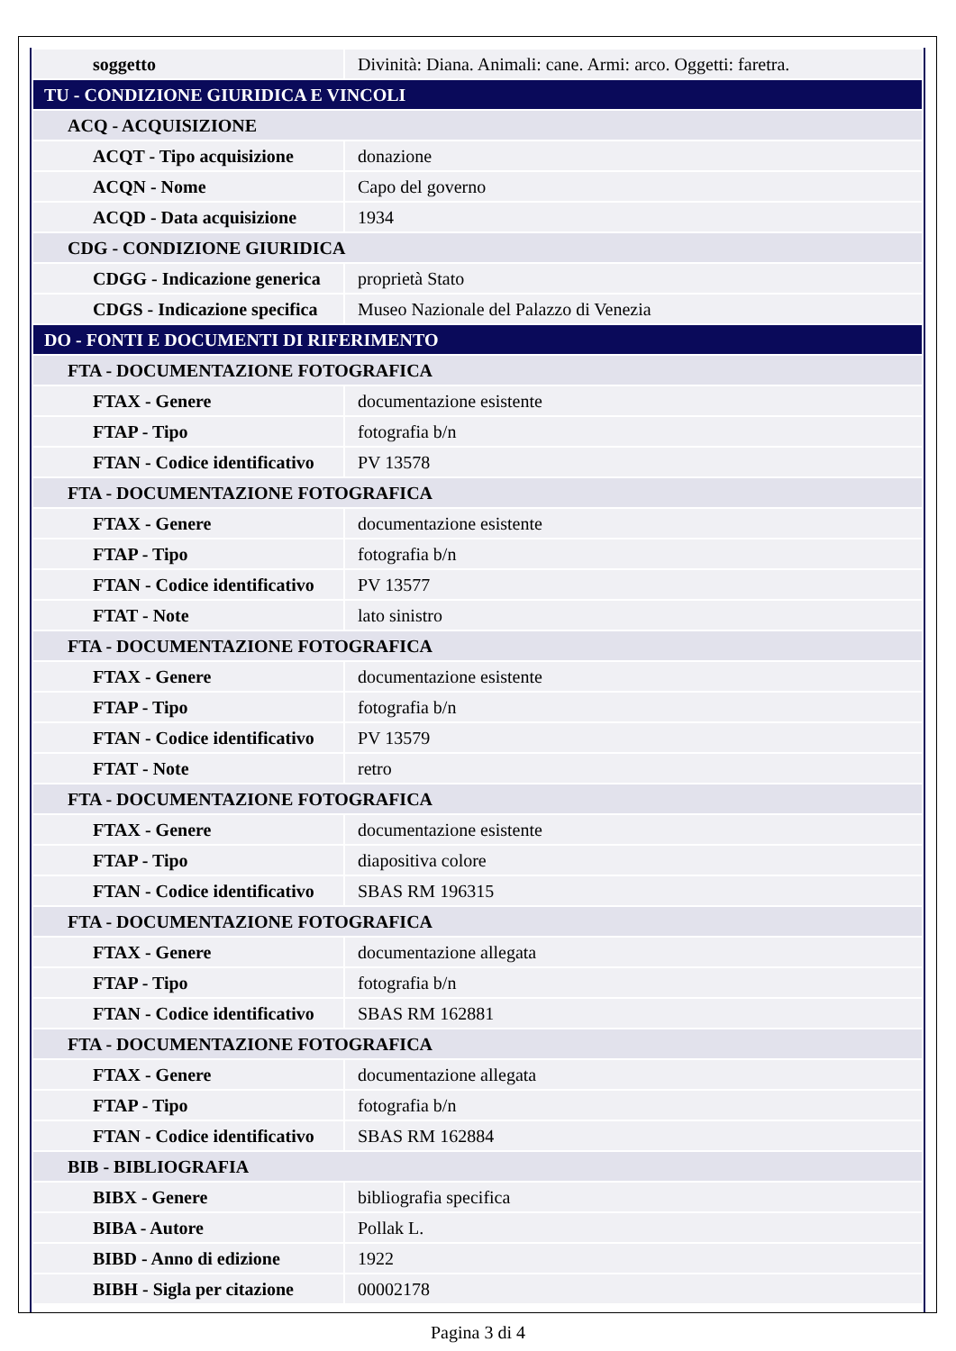| soggetto | Divinità: Diana. Animali: cane. Armi: arco. Oggetti: faretra. |
| TU - CONDIZIONE GIURIDICA E VINCOLI | |
| ACQ - ACQUISIZIONE | |
| ACQT - Tipo acquisizione | donazione |
| ACQN - Nome | Capo del governo |
| ACQD - Data acquisizione | 1934 |
| CDG - CONDIZIONE GIURIDICA | |
| CDGG - Indicazione generica | proprietà Stato |
| CDGS - Indicazione specifica | Museo Nazionale del Palazzo di Venezia |
| DO - FONTI E DOCUMENTI DI RIFERIMENTO | |
| FTA - DOCUMENTAZIONE FOTOGRAFICA | |
| FTAX - Genere | documentazione esistente |
| FTAP - Tipo | fotografia b/n |
| FTAN - Codice identificativo | PV 13578 |
| FTA - DOCUMENTAZIONE FOTOGRAFICA | |
| FTAX - Genere | documentazione esistente |
| FTAP - Tipo | fotografia b/n |
| FTAN - Codice identificativo | PV 13577 |
| FTAT - Note | lato sinistro |
| FTA - DOCUMENTAZIONE FOTOGRAFICA | |
| FTAX - Genere | documentazione esistente |
| FTAP - Tipo | fotografia b/n |
| FTAN - Codice identificativo | PV 13579 |
| FTAT - Note | retro |
| FTA - DOCUMENTAZIONE FOTOGRAFICA | |
| FTAX - Genere | documentazione esistente |
| FTAP - Tipo | diapositiva colore |
| FTAN - Codice identificativo | SBAS RM 196315 |
| FTA - DOCUMENTAZIONE FOTOGRAFICA | |
| FTAX - Genere | documentazione allegata |
| FTAP - Tipo | fotografia b/n |
| FTAN - Codice identificativo | SBAS RM 162881 |
| FTA - DOCUMENTAZIONE FOTOGRAFICA | |
| FTAX - Genere | documentazione allegata |
| FTAP - Tipo | fotografia b/n |
| FTAN - Codice identificativo | SBAS RM 162884 |
| BIB - BIBLIOGRAFIA | |
| BIBX - Genere | bibliografia specifica |
| BIBA - Autore | Pollak L. |
| BIBD - Anno di edizione | 1922 |
| BIBH - Sigla per citazione | 00002178 |
Pagina 3 di 4